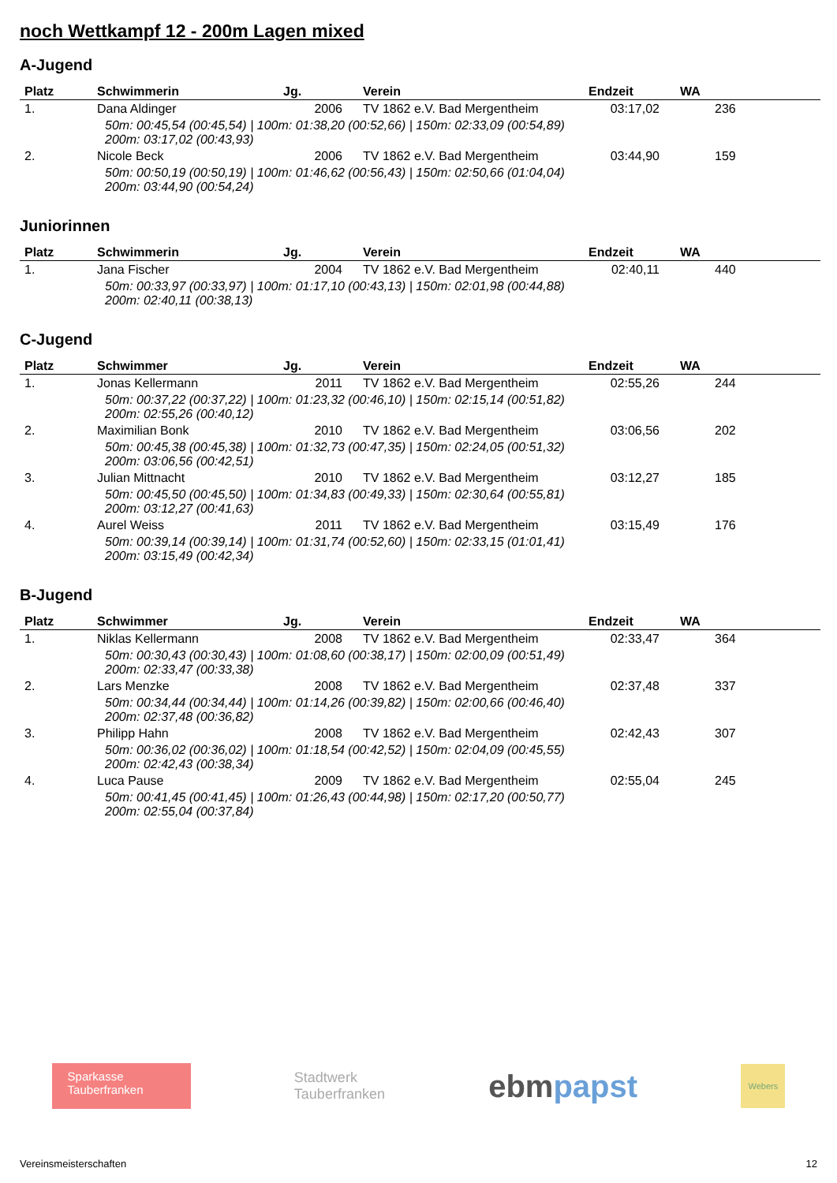noch Wettkampf 12 - 200m Lagen mixed
A-Jugend
| Platz | Schwimmerin | Jg. | Verein | Endzeit | WA |
| --- | --- | --- | --- | --- | --- |
| 1. | Dana Aldinger | 2006 | TV 1862 e.V. Bad Mergentheim | 03:17,02 | 236 |
| 50m: 00:45,54 (00:45,54) / 100m: 01:38,20 (00:52,66) / 150m: 02:33,09 (00:54,89) 200m: 03:17,02 (00:43,93) | | | | | |
| 2. | Nicole Beck | 2006 | TV 1862 e.V. Bad Mergentheim | 03:44,90 | 159 |
| 50m: 00:50,19 (00:50,19) / 100m: 01:46,62 (00:56,43) / 150m: 02:50,66 (01:04,04) 200m: 03:44,90 (00:54,24) | | | | | |
Juniorinnen
| Platz | Schwimmerin | Jg. | Verein | Endzeit | WA |
| --- | --- | --- | --- | --- | --- |
| 1. | Jana Fischer | 2004 | TV 1862 e.V. Bad Mergentheim | 02:40,11 | 440 |
| 50m: 00:33,97 (00:33,97) / 100m: 01:17,10 (00:43,13) / 150m: 02:01,98 (00:44,88) 200m: 02:40,11 (00:38,13) | | | | | |
C-Jugend
| Platz | Schwimmer | Jg. | Verein | Endzeit | WA |
| --- | --- | --- | --- | --- | --- |
| 1. | Jonas Kellermann | 2011 | TV 1862 e.V. Bad Mergentheim | 02:55,26 | 244 |
| 50m: 00:37,22 (00:37,22) / 100m: 01:23,32 (00:46,10) / 150m: 02:15,14 (00:51,82) 200m: 02:55,26 (00:40,12) | | | | | |
| 2. | Maximilian Bonk | 2010 | TV 1862 e.V. Bad Mergentheim | 03:06,56 | 202 |
| 50m: 00:45,38 (00:45,38) / 100m: 01:32,73 (00:47,35) / 150m: 02:24,05 (00:51,32) 200m: 03:06,56 (00:42,51) | | | | | |
| 3. | Julian Mittnacht | 2010 | TV 1862 e.V. Bad Mergentheim | 03:12,27 | 185 |
| 50m: 00:45,50 (00:45,50) / 100m: 01:34,83 (00:49,33) / 150m: 02:30,64 (00:55,81) 200m: 03:12,27 (00:41,63) | | | | | |
| 4. | Aurel Weiss | 2011 | TV 1862 e.V. Bad Mergentheim | 03:15,49 | 176 |
| 50m: 00:39,14 (00:39,14) / 100m: 01:31,74 (00:52,60) / 150m: 02:33,15 (01:01,41) 200m: 03:15,49 (00:42,34) | | | | | |
B-Jugend
| Platz | Schwimmer | Jg. | Verein | Endzeit | WA |
| --- | --- | --- | --- | --- | --- |
| 1. | Niklas Kellermann | 2008 | TV 1862 e.V. Bad Mergentheim | 02:33,47 | 364 |
| 50m: 00:30,43 (00:30,43) / 100m: 01:08,60 (00:38,17) / 150m: 02:00,09 (00:51,49) 200m: 02:33,47 (00:33,38) | | | | | |
| 2. | Lars Menzke | 2008 | TV 1862 e.V. Bad Mergentheim | 02:37,48 | 337 |
| 50m: 00:34,44 (00:34,44) / 100m: 01:14,26 (00:39,82) / 150m: 02:00,66 (00:46,40) 200m: 02:37,48 (00:36,82) | | | | | |
| 3. | Philipp Hahn | 2008 | TV 1862 e.V. Bad Mergentheim | 02:42,43 | 307 |
| 50m: 00:36,02 (00:36,02) / 100m: 01:18,54 (00:42,52) / 150m: 02:04,09 (00:45,55) 200m: 02:42,43 (00:38,34) | | | | | |
| 4. | Luca Pause | 2009 | TV 1862 e.V. Bad Mergentheim | 02:55,04 | 245 |
| 50m: 00:41,45 (00:41,45) / 100m: 01:26,43 (00:44,98) / 150m: 02:17,20 (00:50,77) 200m: 02:55,04 (00:37,84) | | | | | |
Sparkasse
Tauberfranken
Stadtwerk
Tauberfranken
ebmpapst
Webers
Vereinsmeisterschaften 12